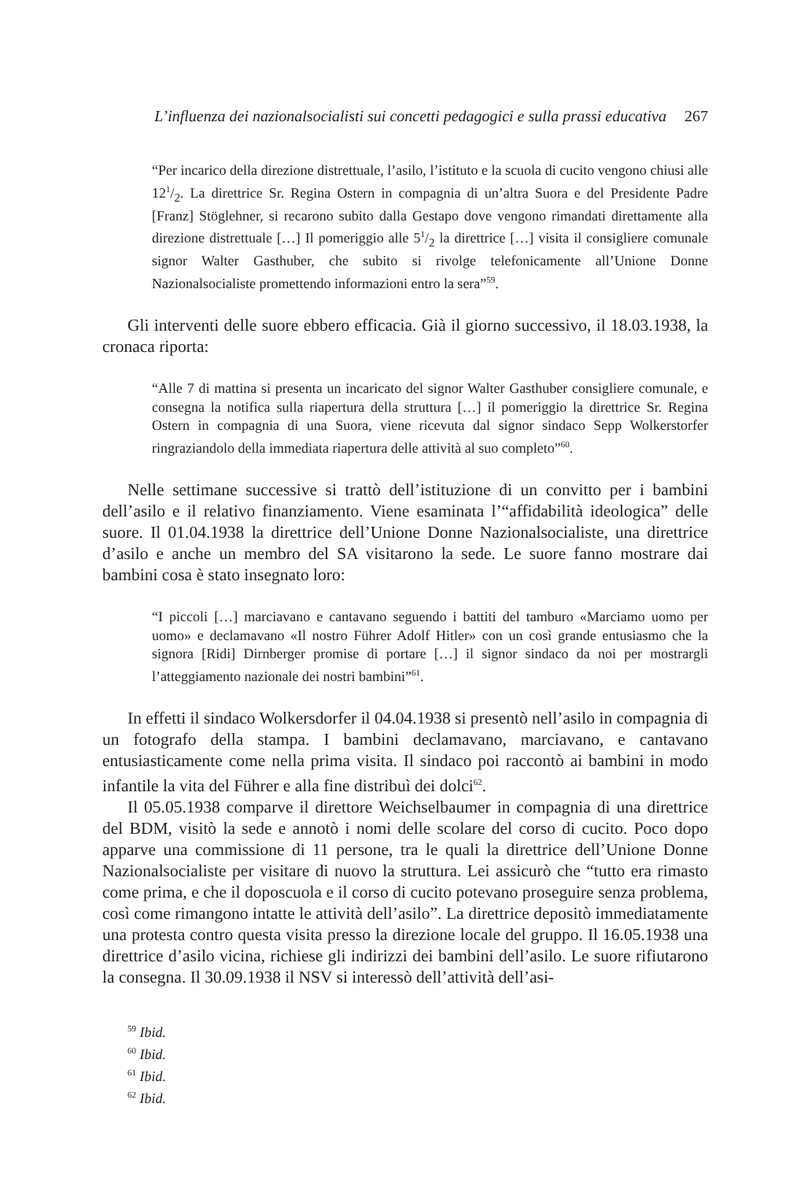L’influenza dei nazionalsocialisti sui concetti pedagogici e sulla prassi educativa 267
“Per incarico della direzione distrettuale, l’asilo, l’istituto e la scuola di cucito vengono chiusi alle 121/2. La direttrice Sr. Regina Ostern in compagnia di un’altra Suora e del Presidente Padre [Franz] Stöglehner, si recarono subito dalla Gestapo dove vengono rimandati direttamente alla direzione distrettuale […] Il pomeriggio alle 51/2 la direttrice […] visita il consigliere comunale signor Walter Gasthuber, che subito si rivolge telefonicamente all’Unione Donne Nazionalsocialiste promettendo informazioni entro la sera”<sup>59</sup>.
Gli interventi delle suore ebbero efficacia. Già il giorno successivo, il 18.03.1938, la cronaca riporta:
“Alle 7 di mattina si presenta un incaricato del signor Walter Gasthuber consigliere comunale, e consegna la notifica sulla riapertura della struttura […] il pomeriggio la direttrice Sr. Regina Ostern in compagnia di una Suora, viene ricevuta dal signor sindaco Sepp Wolkerstorfer ringraziandolo della immediata riapertura delle attività al suo completo”<sup>60</sup>.
Nelle settimane successive si trattò dell’istituzione di un convitto per i bambini dell’asilo e il relativo finanziamento. Viene esaminata l’“affidabilità ideologica” delle suore. Il 01.04.1938 la direttrice dell’Unione Donne Nazionalsocialiste, una direttrice d’asilo e anche un membro del SA visitarono la sede. Le suore fanno mostrare dai bambini cosa è stato insegnato loro:
“I piccoli […] marciavano e cantavano seguendo i battiti del tamburo «Marciamo uomo per uomo» e declamavano «Il nostro Führer Adolf Hitler» con un così grande entusiasmo che la signora [Ridi] Dirnberger promise di portare […] il signor sindaco da noi per mostrargli l’atteggiamento nazionale dei nostri bambini”<sup>61</sup>.
In effetti il sindaco Wolkersdorfer il 04.04.1938 si presentò nell’asilo in compagnia di un fotografo della stampa. I bambini declamavano, marciavano, e cantavano entusiasticamente come nella prima visita. Il sindaco poi raccontò ai bambini in modo infantile la vita del Führer e alla fine distribuì dei dolci<sup>62</sup>.
Il 05.05.1938 comparve il direttore Weichselbaumer in compagnia di una direttrice del BDM, visitò la sede e annotò i nomi delle scolare del corso di cucito. Poco dopo apparve una commissione di 11 persone, tra le quali la direttrice dell’Unione Donne Nazionalsocialiste per visitare di nuovo la struttura. Lei assicurò che “tutto era rimasto come prima, e che il doposcuola e il corso di cucito potevano proseguire senza problema, così come rimangono intatte le attività dell’asilo”. La direttrice depositò immediatamente una protesta contro questa visita presso la direzione locale del gruppo. Il 16.05.1938 una direttrice d’asilo vicina, richiese gli indirizzi dei bambini dell’asilo. Le suore rifiutarono la consegna. Il 30.09.1938 il NSV si interessò dell’attività dell’asi-
<sup>59</sup> Ibid.
<sup>60</sup> Ibid.
<sup>61</sup> Ibid.
<sup>62</sup> Ibid.